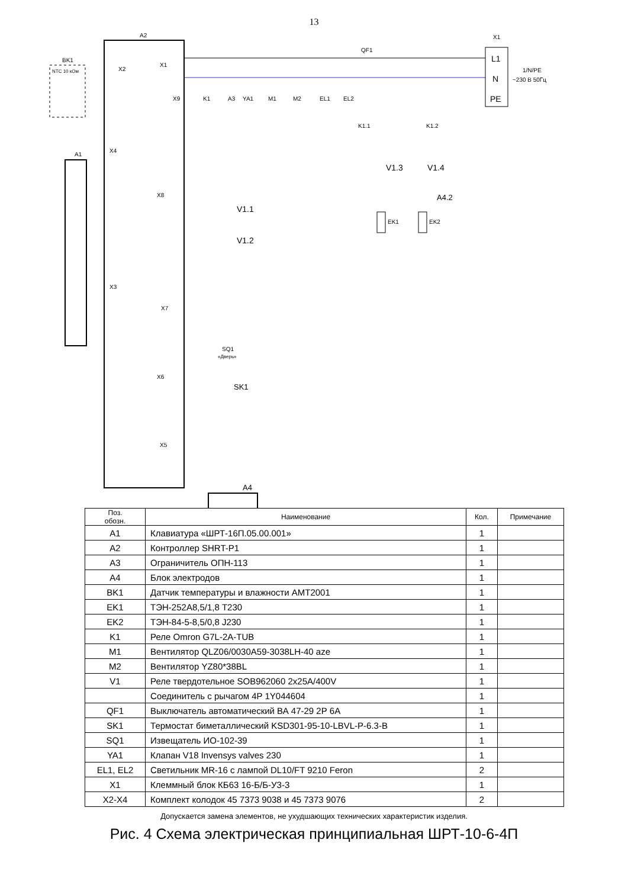13
A2
A1
BK1
NTC 10 кОм
X2
X1
X9
X4
X3
X8
X7
X6
X5
QF1
X1
L1
N
PE
1/N/PE
~230 В 50Гц
K1
A3
YA1
M1
M2
EL1
EL2
K1.1
K1.2
V1.3
V1.4
A4.2
EK1
EK2
V1.1
V1.2
SQ1
«Дверь»
SK1
A4
| Поз. обозн. | Наименование | Кол. | Примечание |
| --- | --- | --- | --- |
| A1 | Клавиатура «ШРТ-16П.05.00.001» | 1 | |
| A2 | Контроллер SHRT-P1 | 1 | |
| A3 | Ограничитель ОПН-113 | 1 | |
| A4 | Блок электродов | 1 | |
| BK1 | Датчик температуры и влажности AMT2001 | 1 | |
| EK1 | ТЭН-252А8,5/1,8 Т230 | 1 | |
| EK2 | ТЭН-84-5-8,5/0,8 J230 | 1 | |
| K1 | Реле Omron G7L-2A-TUB | 1 | |
| M1 | Вентилятор QLZ06/0030A59-3038LH-40 aze | 1 | |
| M2 | Вентилятор YZ80*38BL | 1 | |
| V1 | Реле твердотельное SOB962060 2x25A/400V | 1 | |
| | Соединитель с рычагом 4P 1Y044604 | 1 | |
| QF1 | Выключатель автоматический ВА 47-29 2Р 6А | 1 | |
| SK1 | Термостат биметаллический KSD301-95-10-LBVL-P-6.3-B | 1 | |
| SQ1 | Извещатель ИО-102-39 | 1 | |
| YA1 | Клапан V18 Invensys valves 230 | 1 | |
| EL1, EL2 | Светильник MR-16 с лампой DL10/FT 9210 Feron | 2 | |
| X1 | Клеммный блок КБ63 16-Б/Б-У3-3 | 1 | |
| X2-X4 | Комплект колодок 45 7373 9038 и 45 7373 9076 | 2 | |
Допускается замена элементов, не ухудшающих технических характеристик изделия.
Рис. 4 Схема электрическая принципиальная ШРТ-10-6-4П